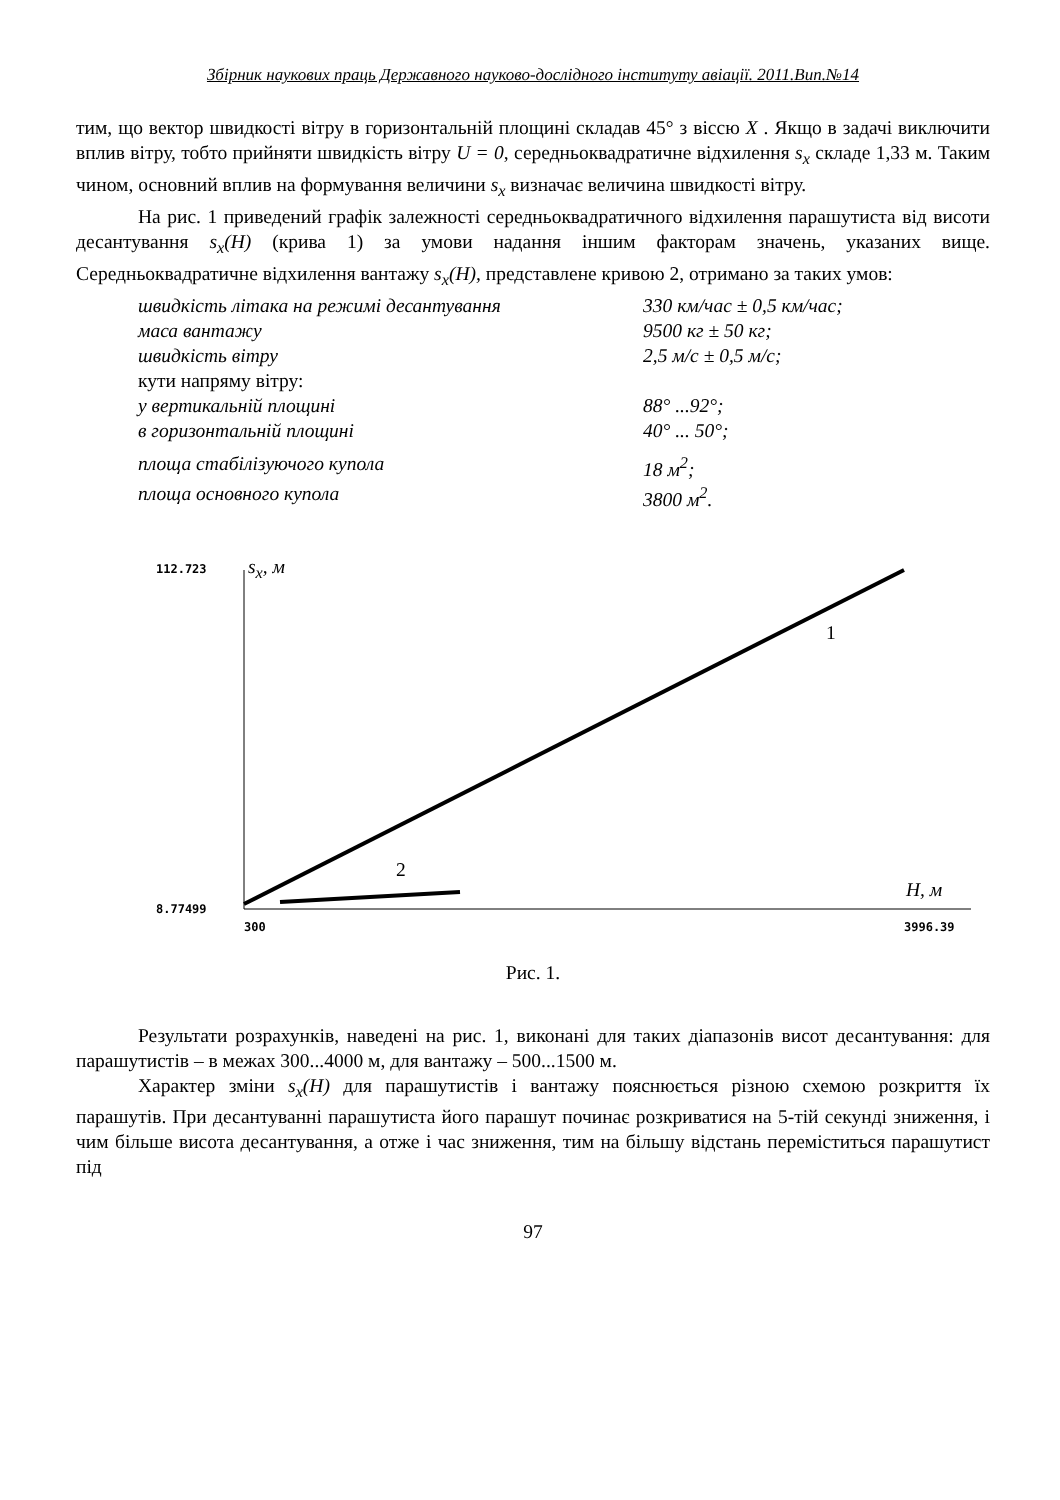Збірник наукових праць Державного науково-дослідного інституту авіації. 2011.Вип.№14
тим, що вектор швидкості вітру в горизонтальній площині складав 45° з віссю X . Якщо в задачі виключити вплив вітру, тобто прийняти швидкість вітру U = 0, середньоквадратичне відхилення s<sub>x</sub> складе 1,33 м. Таким чином, основний вплив на формування величини s<sub>x</sub> визначає величина швидкості вітру.
На рис. 1 приведений графік залежності середньоквадратичного відхилення парашутиста від висоти десантування s<sub>x</sub>(H) (крива 1) за умови надання іншим факторам значень, указаних вище. Середньоквадратичне відхилення вантажу s<sub>x</sub>(H), представлене кривою 2, отримано за таких умов:
швидкість літака на режимі десантування 330 км/час ± 0,5 км/час;
маса вантажу 9500 кг ± 50 кг;
швидкість вітру 2,5 м/с ± 0,5 м/с;
кути напряму вітру:
у вертикальній площині 88° ...92°;
в горизонтальній площині 40° ... 50°;
площа стабілізуючого купола 18 м<sup>2</sup>;
площа основного купола 3800 м<sup>2</sup>.
112.723 s<sub>x</sub>, м
1
2
H, м
8.77499
300 3996.39
Рис. 1.
Результати розрахунків, наведені на рис. 1, виконані для таких діапазонів висот десантування: для парашутистів – в межах 300...4000 м, для вантажу – 500...1500 м.
Характер зміни s<sub>x</sub>(H) для парашутистів і вантажу пояснюється різною схемою розкриття їх парашутів. При десантуванні парашутиста його парашут починає розкриватися на 5-тій секунді зниження, і чим більше висота десантування, а отже і час зниження, тим на більшу відстань переміститься парашутист під
97